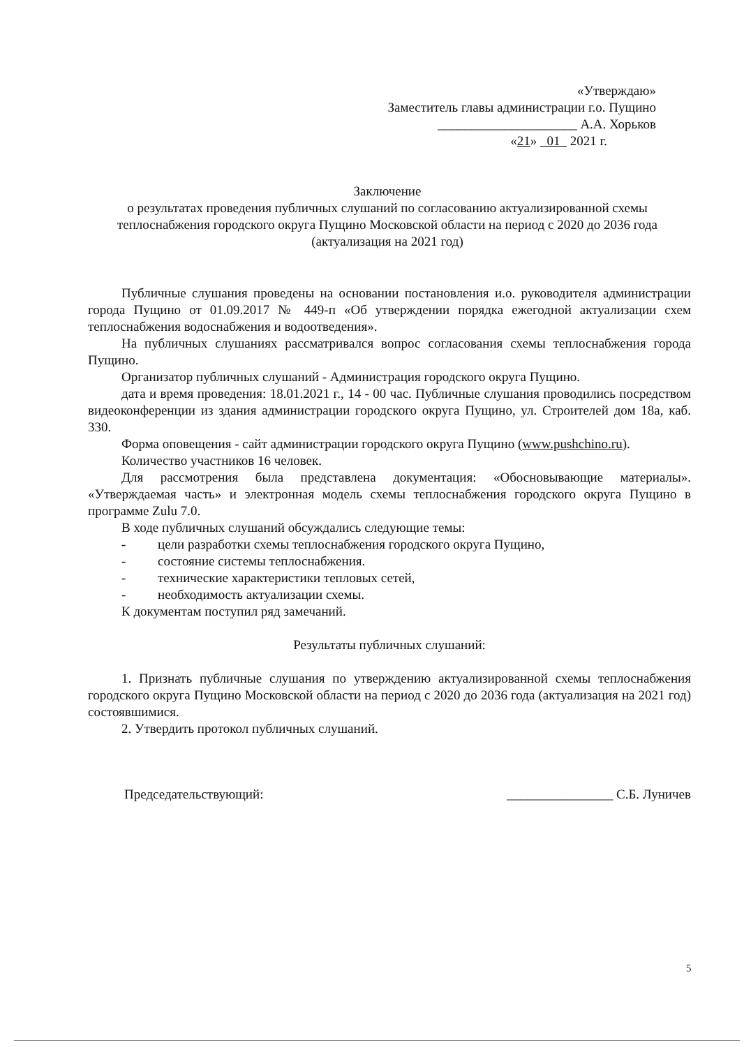«Утверждаю»
Заместитель главы администрации г.о. Пущино
_____________________ А.А. Хорьков
«21» 01 2021 г.
Заключение
о результатах проведения публичных слушаний по согласованию актуализированной схемы теплоснабжения городского округа Пущино Московской области на период с 2020 до 2036 года
(актуализация на 2021 год)
Публичные слушания проведены на основании постановления и.о. руководителя администрации города Пущино от 01.09.2017 № 449-п «Об утверждении порядка ежегодной актуализации схем теплоснабжения водоснабжения и водоотведения».
На публичных слушаниях рассматривался вопрос согласования схемы теплоснабжения города Пущино.
Организатор публичных слушаний - Администрация городского округа Пущино.
дата и время проведения: 18.01.2021 г., 14 - 00 час. Публичные слушания проводились посредством видеоконференции из здания администрации городского округа Пущино, ул. Строителей дом 18а, каб. 330.
Форма оповещения - сайт администрации городского округа Пущино (www.pushchino.ru).
Количество участников 16 человек.
Для рассмотрения была представлена документация: «Обосновывающие материалы». «Утверждаемая часть» и электронная модель схемы теплоснабжения городского округа Пущино в программе Zulu 7.0.
В ходе публичных слушаний обсуждались следующие темы:
- цели разработки схемы теплоснабжения городского округа Пущино,
- состояние системы теплоснабжения.
- технические характеристики тепловых сетей,
- необходимость актуализации схемы.
К документам поступил ряд замечаний.
Результаты публичных слушаний:
1. Признать публичные слушания по утверждению актуализированной схемы теплоснабжения городского округа Пущино Московской области на период с 2020 до 2036 года (актуализация на 2021 год) состоявшимися.
2. Утвердить протокол публичных слушаний.
Председательствующий: ________________ С.Б. Луничев
5